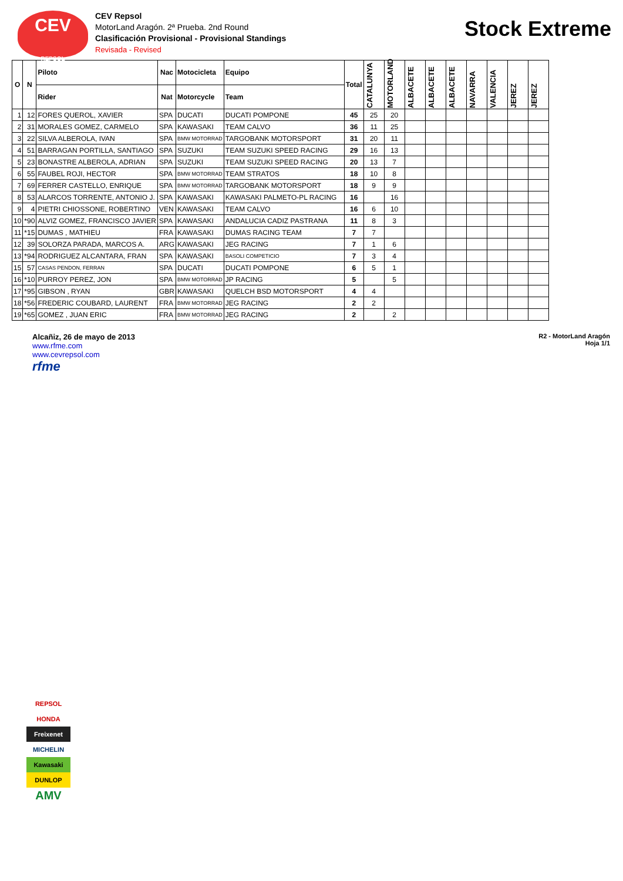CEV
REPSOL
CEV Repsol
MotorLand Aragón. 2ª Prueba. 2nd Round
Clasificación Provisional - Provisional Standings
Revisada - Revised
Stock Extreme
| O | N | Piloto | Nac | Motocicleta | Equipo | Total | CATALUNYA | MOTORLAND | ALBACETE | ALBACETE | ALBACETE | NAVARRA | VALENCIA | JEREZ | JEREZ |
| --- | --- | --- | --- | --- | --- | --- | --- | --- | --- | --- | --- | --- | --- | --- | --- |
| | | Rider | Nat | Motorcycle | Team | | | | | | | | | | |
| 1 | 12 | FORES QUEROL, XAVIER | SPA | DUCATI | DUCATI POMPONE | 45 | 25 | 20 | | | | | | | |
| 2 | 31 | MORALES GOMEZ, CARMELO | SPA | KAWASAKI | TEAM CALVO | 36 | 11 | 25 | | | | | | | |
| 3 | 22 | SILVA ALBEROLA, IVAN | SPA | BMW MOTORRAD | TARGOBANK MOTORSPORT | 31 | 20 | 11 | | | | | | | |
| 4 | 51 | BARRAGAN PORTILLA, SANTIAGO | SPA | SUZUKI | TEAM SUZUKI SPEED RACING | 29 | 16 | 13 | | | | | | | |
| 5 | 23 | BONASTRE ALBEROLA, ADRIAN | SPA | SUZUKI | TEAM SUZUKI SPEED RACING | 20 | 13 | 7 | | | | | | | |
| 6 | 55 | FAUBEL ROJI, HECTOR | SPA | BMW MOTORRAD | TEAM STRATOS | 18 | 10 | 8 | | | | | | | |
| 7 | 69 | FERRER CASTELLO, ENRIQUE | SPA | BMW MOTORRAD | TARGOBANK MOTORSPORT | 18 | 9 | 9 | | | | | | | |
| 8 | 53 | ALARCOS TORRENTE, ANTONIO J. | SPA | KAWASAKI | KAWASAKI PALMETO-PL RACING | 16 | | 16 | | | | | | | |
| 9 | 4 | PIETRI CHIOSSONE, ROBERTINO | VEN | KAWASAKI | TEAM CALVO | 16 | 6 | 10 | | | | | | | |
| 10 | *90 | ALVIZ GOMEZ, FRANCISCO JAVIER | SPA | KAWASAKI | ANDALUCIA CADIZ PASTRANA | 11 | 8 | 3 | | | | | | | |
| 11 | *15 | DUMAS , MATHIEU | FRA | KAWASAKI | DUMAS RACING TEAM | 7 | 7 | | | | | | | | |
| 12 | 39 | SOLORZA PARADA, MARCOS A. | ARG | KAWASAKI | JEG RACING | 7 | 1 | 6 | | | | | | | |
| 13 | *94 | RODRIGUEZ ALCANTARA, FRAN | SPA | KAWASAKI | BASOLI COMPETICIO | 7 | 3 | 4 | | | | | | | |
| 15 | 57 | CASAS PENDON, FERRAN | SPA | DUCATI | DUCATI POMPONE | 6 | 5 | 1 | | | | | | | |
| 16 | *10 | PURROY PEREZ, JON | SPA | BMW MOTORRAD | JP RACING | 5 | | 5 | | | | | | | |
| 17 | *95 | GIBSON , RYAN | GBR | KAWASAKI | QUELCH BSD MOTORSPORT | 4 | 4 | | | | | | | | |
| 18 | *56 | FREDERIC COUBARD, LAURENT | FRA | BMW MOTORRAD | JEG RACING | 2 | 2 | | | | | | | | |
| 19 | *65 | GOMEZ , JUAN ERIC | FRA | BMW MOTORRAD | JEG RACING | 2 | | 2 | | | | | | | |
Alcañiz, 26 de mayo de 2013
www.rfme.com
www.cevrepsol.com
rfme
R2 - MotorLand Aragón
Hoja 1/1
REPSOL
HONDA
Freixenet
MICHELIN
Kawasaki
DUNLOP
AMV